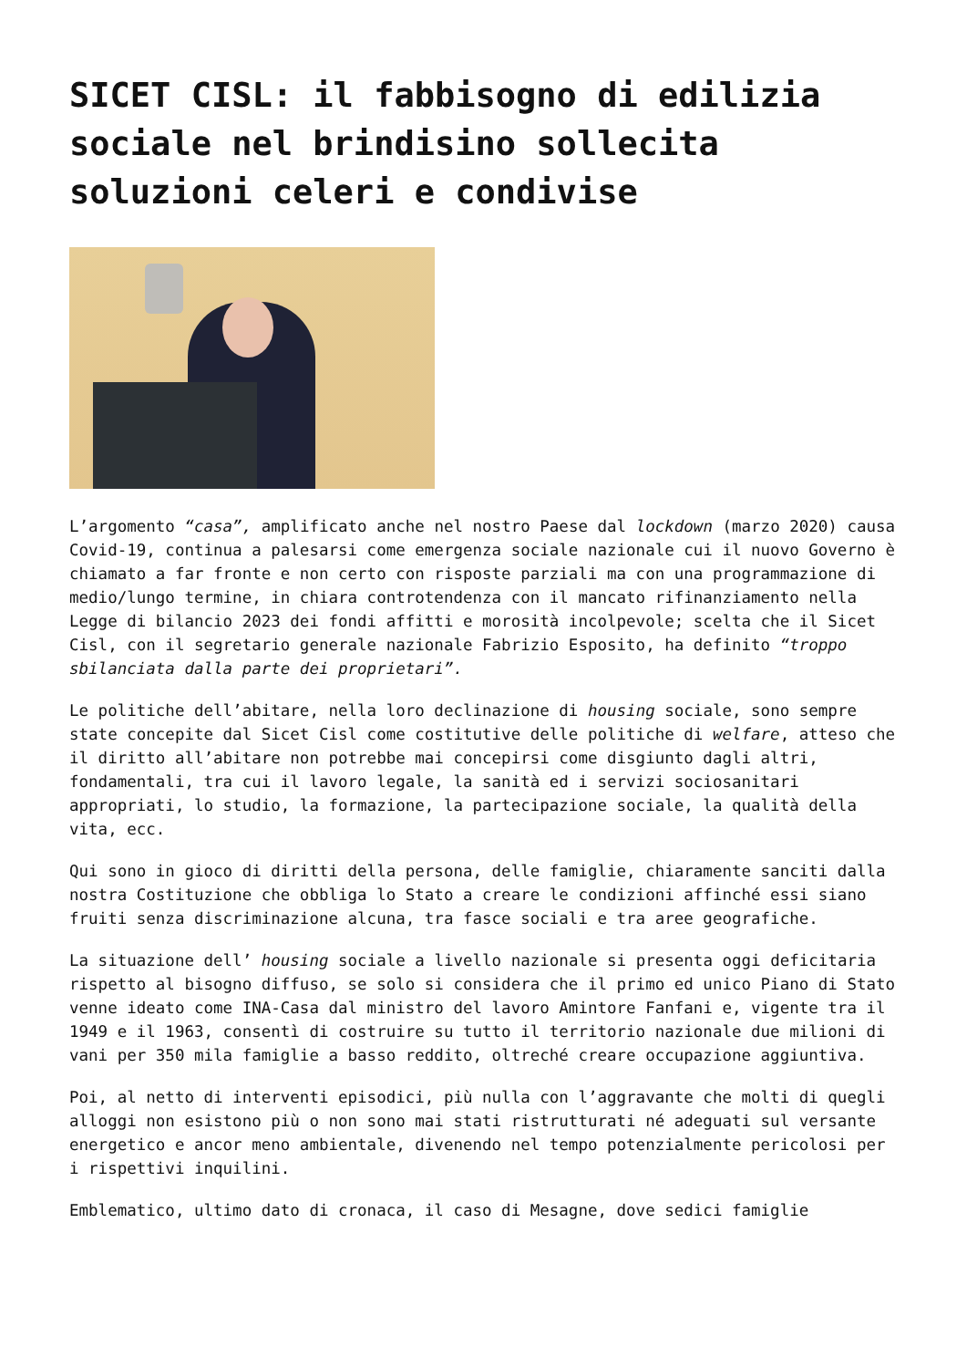SICET CISL: il fabbisogno di edilizia sociale nel brindisino sollecita soluzioni celeri e condivise
L’argomento “casa”, amplificato anche nel nostro Paese dal lockdown (marzo 2020) causa Covid-19, continua a palesarsi come emergenza sociale nazionale cui il nuovo Governo è chiamato a far fronte e non certo con risposte parziali ma con una programmazione di medio/lungo termine, in chiara controtendenza con il mancato rifinanziamento nella Legge di bilancio 2023 dei fondi affitti e morosità incolpevole; scelta che il Sicet Cisl, con il segretario generale nazionale Fabrizio Esposito, ha definito “troppo sbilanciata dalla parte dei proprietari”.
Le politiche dell’abitare, nella loro declinazione di housing sociale, sono sempre state concepite dal Sicet Cisl come costitutive delle politiche di welfare, atteso che il diritto all’abitare non potrebbe mai concepirsi come disgiunto dagli altri, fondamentali, tra cui il lavoro legale, la sanità ed i servizi sociosanitari appropriati, lo studio, la formazione, la partecipazione sociale, la qualità della vita, ecc.
Qui sono in gioco di diritti della persona, delle famiglie, chiaramente sanciti dalla nostra Costituzione che obbliga lo Stato a creare le condizioni affinché essi siano fruiti senza discriminazione alcuna, tra fasce sociali e tra aree geografiche.
La situazione dell’ housing sociale a livello nazionale si presenta oggi deficitaria rispetto al bisogno diffuso, se solo si considera che il primo ed unico Piano di Stato venne ideato come INA-Casa dal ministro del lavoro Amintore Fanfani e, vigente tra il 1949 e il 1963, consentì di costruire su tutto il territorio nazionale due milioni di vani per 350 mila famiglie a basso reddito, oltreché creare occupazione aggiuntiva.
Poi, al netto di interventi episodici, più nulla con l’aggravante che molti di quegli alloggi non esistono più o non sono mai stati ristrutturati né adeguati sul versante energetico e ancor meno ambientale, divenendo nel tempo potenzialmente pericolosi per i rispettivi inquilini.
Emblematico, ultimo dato di cronaca, il caso di Mesagne, dove sedici famiglie